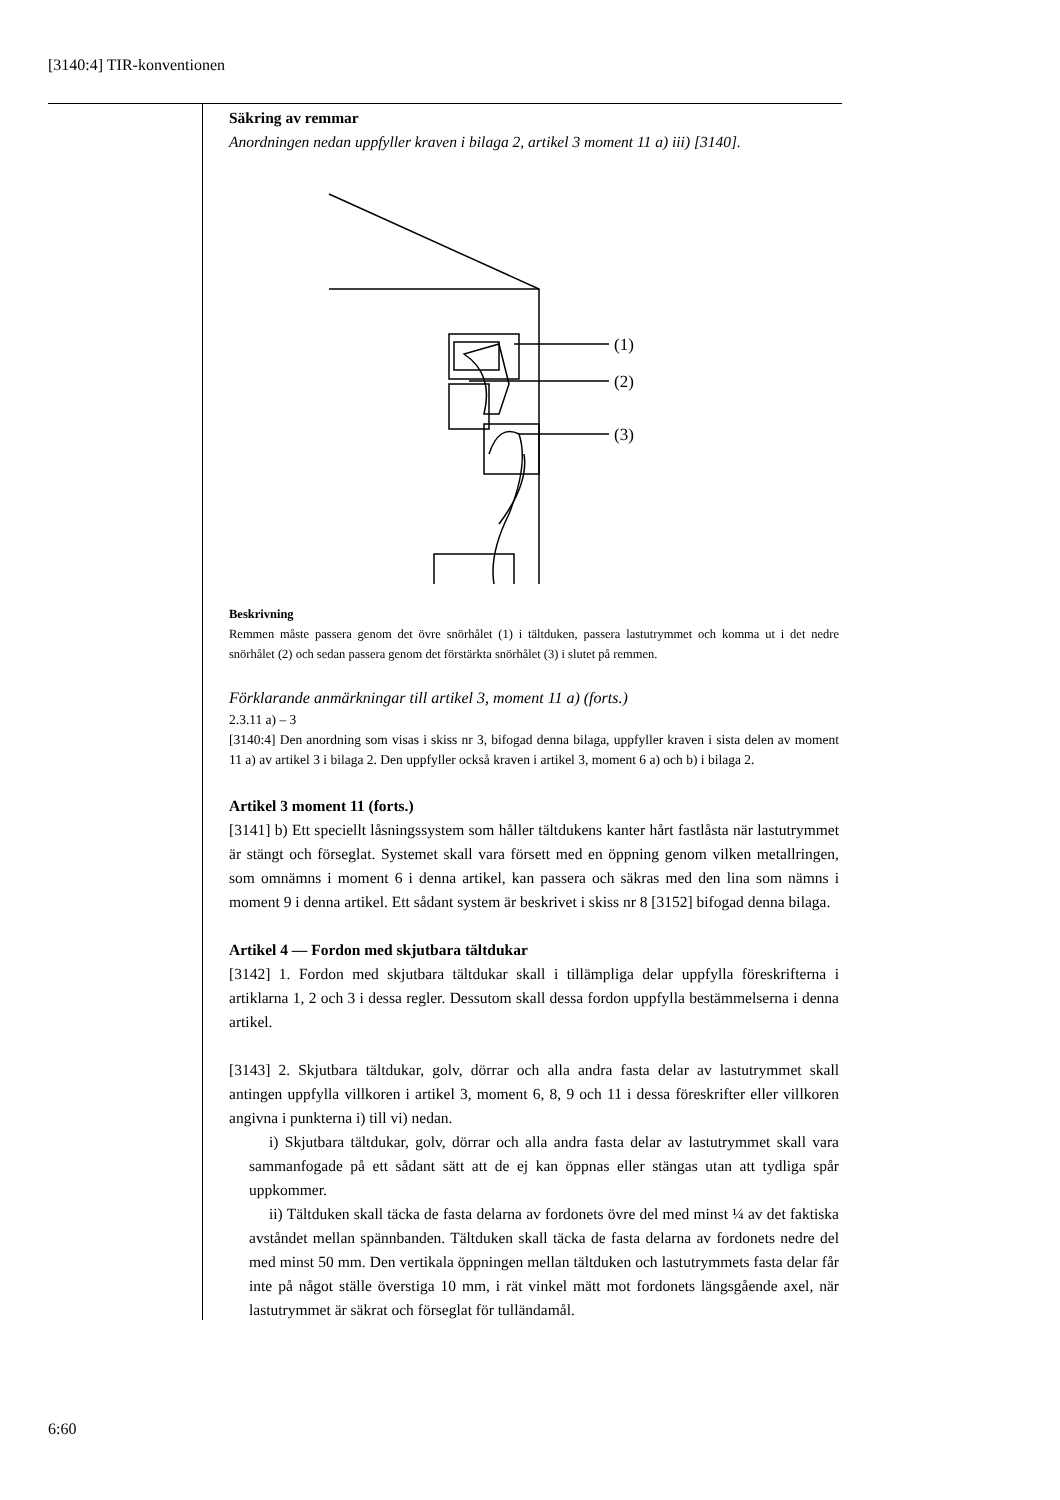[3140:4] TIR-konventionen
Säkring av remmar
Anordningen nedan uppfyller kraven i bilaga 2, artikel 3 moment 11 a) iii) [3140].
(1)
(2)
(3)
Beskrivning
Remmen måste passera genom det övre snörhålet (1) i tältduken, passera lastutrymmet och komma ut i det nedre snörhålet (2) och sedan passera genom det förstärkta snörhålet (3) i slutet på remmen.
Förklarande anmärkningar till artikel 3, moment 11 a) (forts.)
2.3.11 a) – 3
[3140:4] Den anordning som visas i skiss nr 3, bifogad denna bilaga, uppfyller kraven i sista delen av moment 11 a) av artikel 3 i bilaga 2. Den uppfyller också kraven i artikel 3, moment 6 a) och b) i bilaga 2.
Artikel 3 moment 11 (forts.)
[3141] b) Ett speciellt låsningssystem som håller tältdukens kanter hårt fastlåsta när lastutrymmet är stängt och förseglat. Systemet skall vara försett med en öppning genom vilken metallringen, som omnämns i moment 6 i denna artikel, kan passera och säkras med den lina som nämns i moment 9 i denna artikel. Ett sådant system är beskrivet i skiss nr 8 [3152] bifogad denna bilaga.
Artikel 4 — Fordon med skjutbara tältdukar
[3142] 1. Fordon med skjutbara tältdukar skall i tillämpliga delar uppfylla föreskrifterna i artiklarna 1, 2 och 3 i dessa regler. Dessutom skall dessa fordon uppfylla bestämmelserna i denna artikel.
[3143] 2. Skjutbara tältdukar, golv, dörrar och alla andra fasta delar av lastutrymmet skall antingen uppfylla villkoren i artikel 3, moment 6, 8, 9 och 11 i dessa föreskrifter eller villkoren angivna i punkterna i) till vi) nedan.
i) Skjutbara tältdukar, golv, dörrar och alla andra fasta delar av lastutrymmet skall vara sammanfogade på ett sådant sätt att de ej kan öppnas eller stängas utan att tydliga spår uppkommer.
ii) Tältduken skall täcka de fasta delarna av fordonets övre del med minst ¼ av det faktiska avståndet mellan spännbanden. Tältduken skall täcka de fasta delarna av fordonets nedre del med minst 50 mm. Den vertikala öppningen mellan tältduken och lastutrymmets fasta delar får inte på något ställe överstiga 10 mm, i rät vinkel mätt mot fordonets längsgående axel, när lastutrymmet är säkrat och förseglat för tulländamål.
6:60